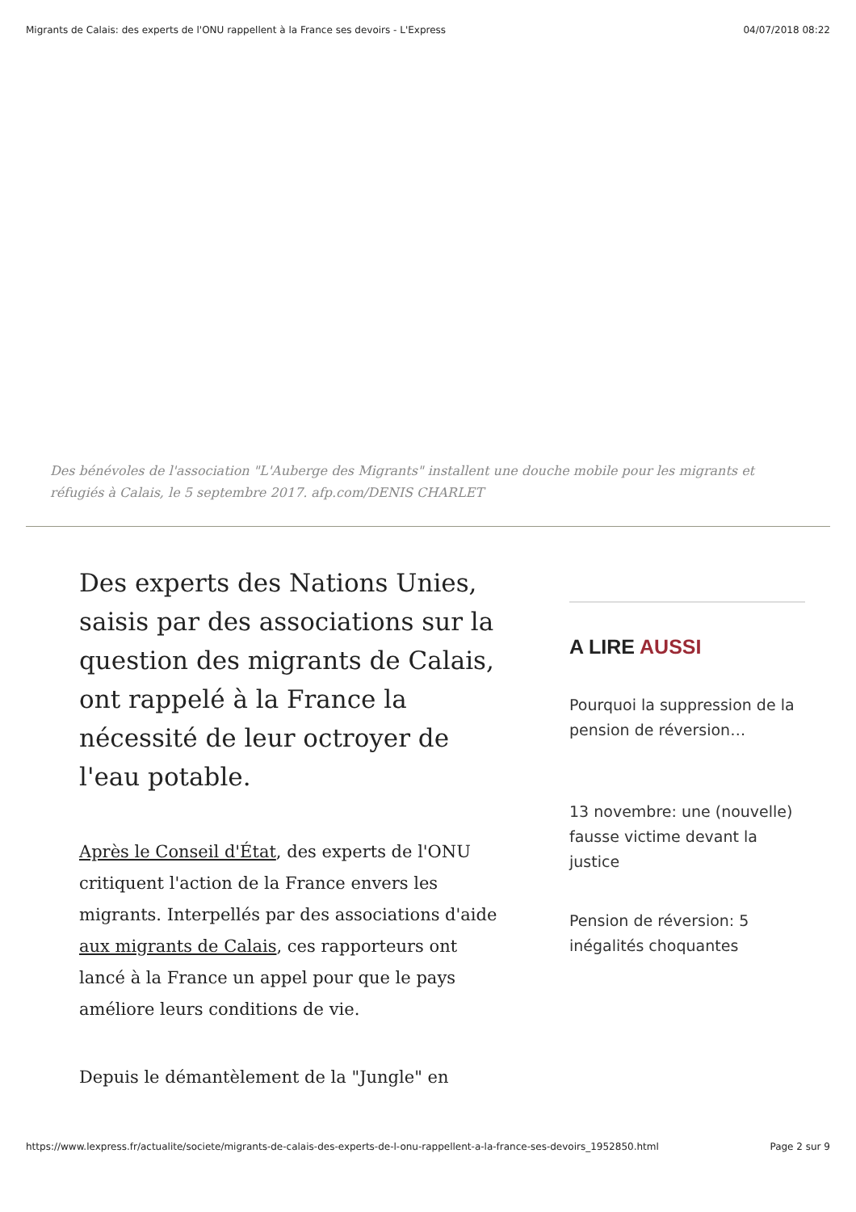Migrants de Calais: des experts de l'ONU rappellent à la France ses devoirs - L'Express 04/07/2018 08:22
Des bénévoles de l'association "L'Auberge des Migrants" installent une douche mobile pour les migrants et réfugiés à Calais, le 5 septembre 2017. afp.com/DENIS CHARLET
Des experts des Nations Unies, saisis par des associations sur la question des migrants de Calais, ont rappelé à la France la nécessité de leur octroyer de l'eau potable.
Après le Conseil d'État, des experts de l'ONU critiquent l'action de la France envers les migrants. Interpellés par des associations d'aide aux migrants de Calais, ces rapporteurs ont lancé à la France un appel pour que le pays améliore leurs conditions de vie.
Depuis le démantèlement de la "Jungle" en
A LIRE AUSSI
Pourquoi la suppression de la pension de réversion…
13 novembre: une (nouvelle) fausse victime devant la justice
Pension de réversion: 5 inégalités choquantes
https://www.lexpress.fr/actualite/societe/migrants-de-calais-des-experts-de-l-onu-rappellent-a-la-france-ses-devoirs_1952850.html Page 2 sur 9